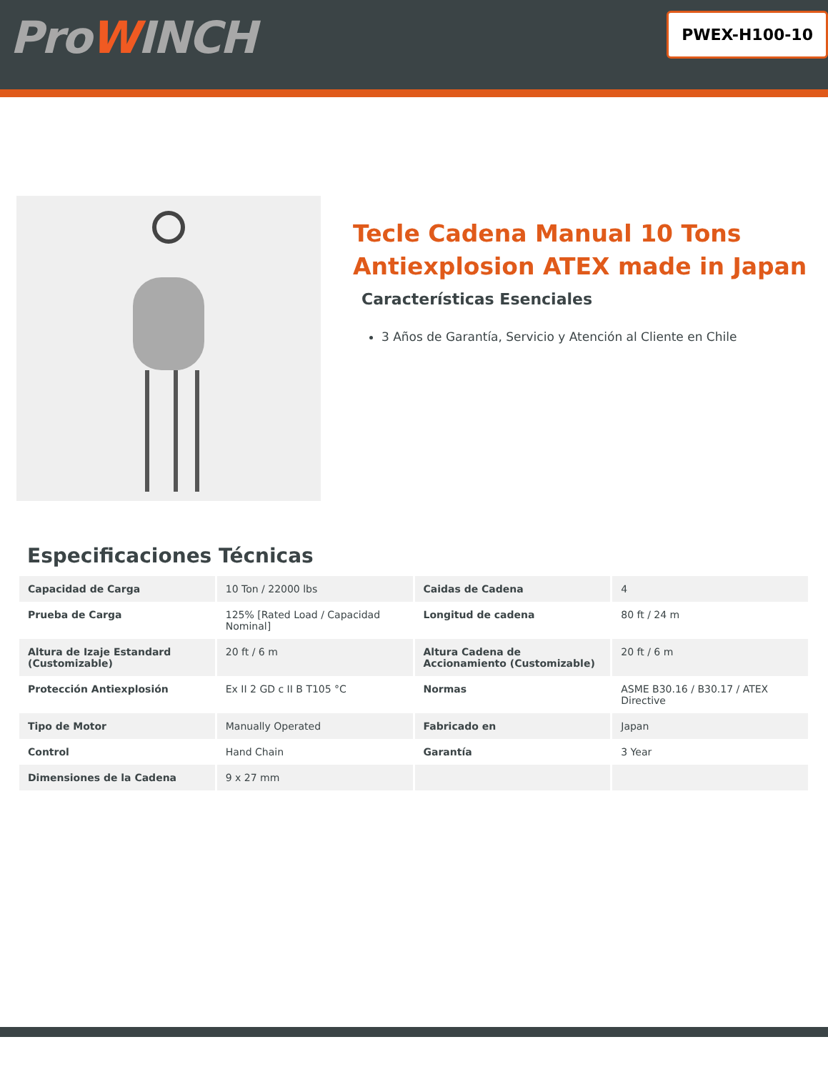ProWINCH
PWEX-H100-10
Tecle Cadena Manual 10 Tons Antiexplosion ATEX made in Japan
Características Esenciales
3 Años de Garantía, Servicio y Atención al Cliente en Chile
Especificaciones Técnicas
| Capacidad de Carga | 10 Ton / 22000 lbs | Caidas de Cadena | 4 |
| Prueba de Carga | 125% [Rated Load / Capacidad Nominal] | Longitud de cadena | 80 ft / 24 m |
| Altura de Izaje Estandard (Customizable) | 20 ft / 6 m | Altura Cadena de Accionamiento (Customizable) | 20 ft / 6 m |
| Protección Antiexplosión | Ex II 2 GD c II B T105 °C | Normas | ASME B30.16 / B30.17 / ATEX Directive |
| Tipo de Motor | Manually Operated | Fabricado en | Japan |
| Control | Hand Chain | Garantía | 3 Year |
| Dimensiones de la Cadena | 9 x 27 mm | | |